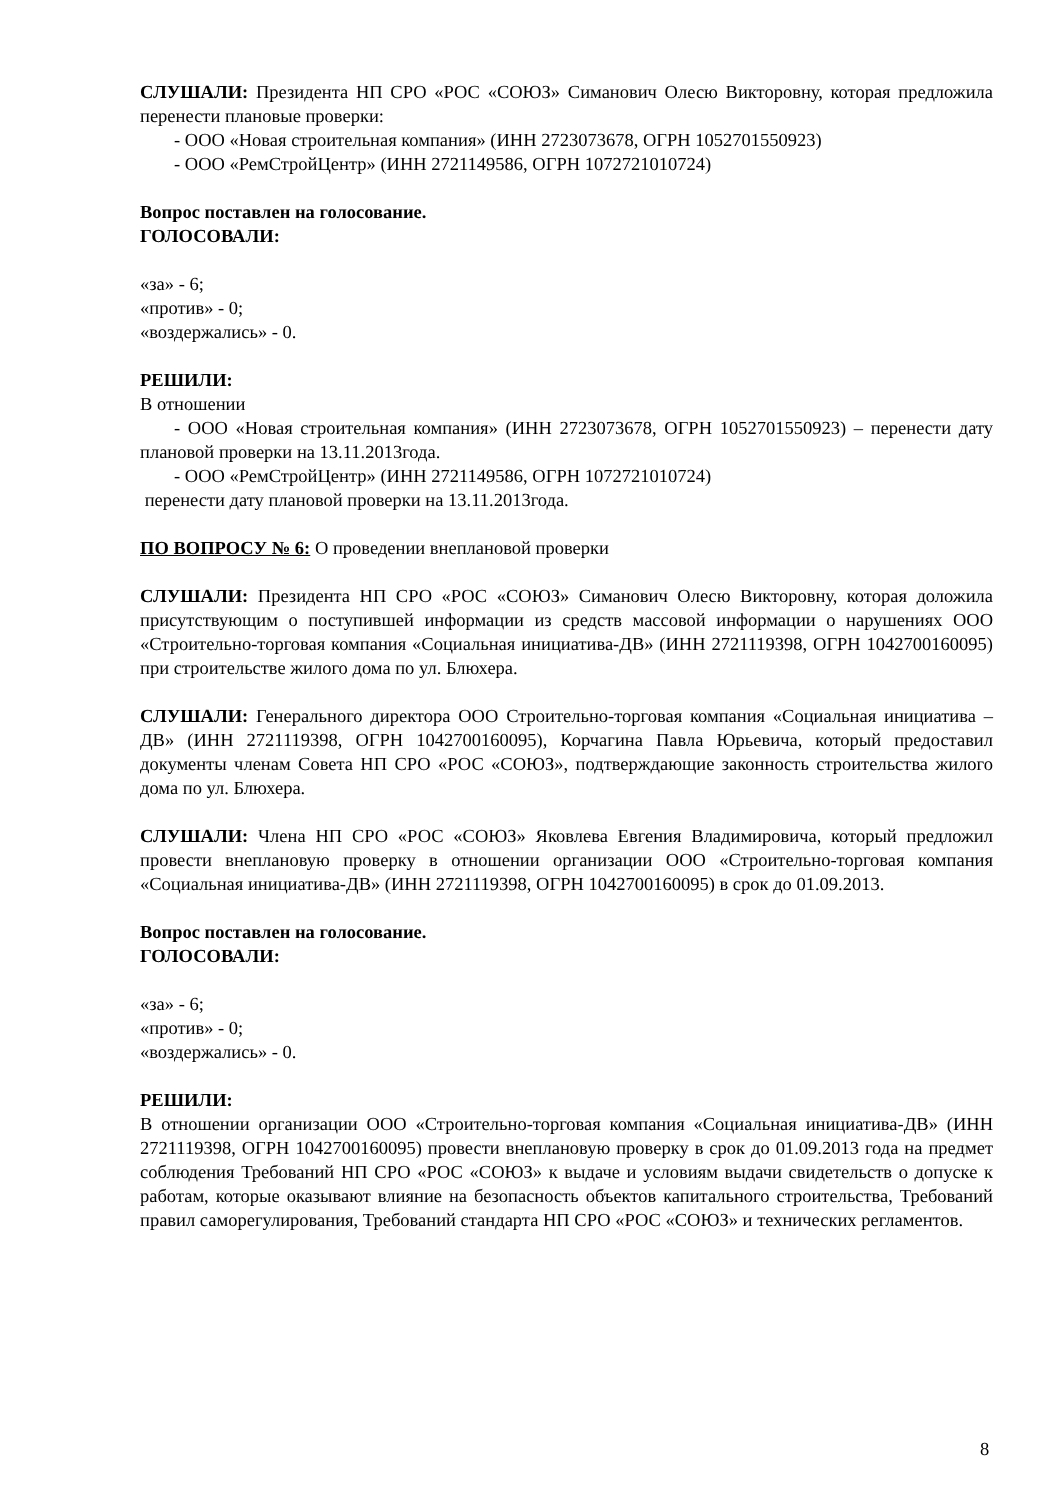СЛУШАЛИ: Президента НП СРО «РОС «СОЮЗ» Симанович Олесю Викторовну, которая предложила перенести плановые проверки:
- ООО «Новая строительная компания» (ИНН 2723073678, ОГРН 1052701550923)
- ООО «РемСтройЦентр» (ИНН 2721149586, ОГРН 1072721010724)
Вопрос поставлен на голосование.
ГОЛОСОВАЛИ:
«за» - 6;
«против» - 0;
«воздержались» - 0.
РЕШИЛИ:
В отношении
- ООО «Новая строительная компания» (ИНН 2723073678, ОГРН 1052701550923) – перенести дату плановой проверки на 13.11.2013года.
- ООО «РемСтройЦентр» (ИНН 2721149586, ОГРН 1072721010724)
перенести дату плановой проверки на 13.11.2013года.
ПО ВОПРОСУ № 6: О проведении внеплановой проверки
СЛУШАЛИ: Президента НП СРО «РОС «СОЮЗ» Симанович Олесю Викторовну, которая доложила присутствующим о поступившей информации из средств массовой информации о нарушениях ООО «Строительно-торговая компания «Социальная инициатива-ДВ» (ИНН 2721119398, ОГРН 1042700160095) при строительстве жилого дома по ул. Блюхера.
СЛУШАЛИ: Генерального директора ООО Строительно-торговая компания «Социальная инициатива – ДВ» (ИНН 2721119398, ОГРН 1042700160095), Корчагина Павла Юрьевича, который предоставил документы членам Совета НП СРО «РОС «СОЮЗ», подтверждающие законность строительства жилого дома по ул. Блюхера.
СЛУШАЛИ: Члена НП СРО «РОС «СОЮЗ» Яковлева Евгения Владимировича, который предложил провести внеплановую проверку в отношении организации ООО «Строительно-торговая компания «Социальная инициатива-ДВ» (ИНН 2721119398, ОГРН 1042700160095) в срок до 01.09.2013.
Вопрос поставлен на голосование.
ГОЛОСОВАЛИ:
«за» - 6;
«против» - 0;
«воздержались» - 0.
РЕШИЛИ:
В отношении организации ООО «Строительно-торговая компания «Социальная инициатива-ДВ» (ИНН 2721119398, ОГРН 1042700160095) провести внеплановую проверку в срок до 01.09.2013 года на предмет соблюдения Требований НП СРО «РОС «СОЮЗ» к выдаче и условиям выдачи свидетельств о допуске к работам, которые оказывают влияние на безопасность объектов капитального строительства, Требований правил саморегулирования, Требований стандарта НП СРО «РОС «СОЮЗ» и технических регламентов.
8